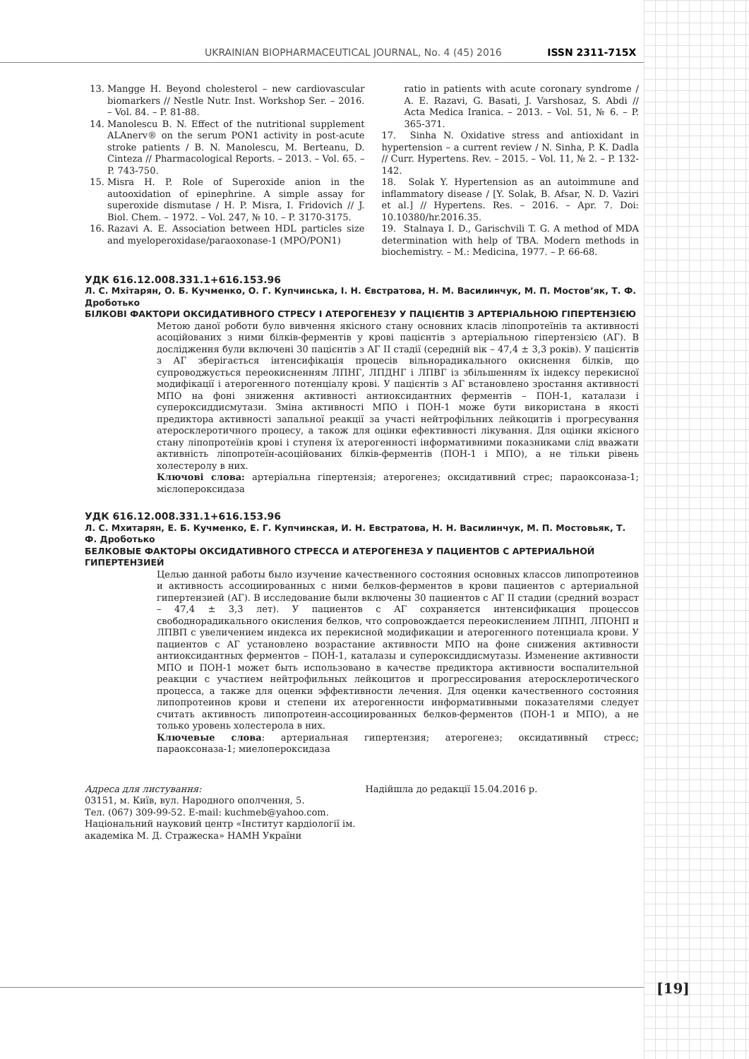UKRAINIAN BIOPHARMACEUTICAL JOURNAL, No. 4 (45) 2016 ISSN 2311-715X
13. Mangge H. Beyond cholesterol – new cardiovascular biomarkers // Nestle Nutr. Inst. Workshop Ser. – 2016. – Vol. 84. – P. 81-88.
14. Manolescu B. N. Effect of the nutritional supplement ALAnerv® on the serum PON1 activity in post-acute stroke patients / B. N. Manolescu, M. Berteanu, D. Cinteza // Pharmacological Reports. – 2013. – Vol. 65. – P. 743-750.
15. Misra H. P. Role of Superoxide anion in the autooxidation of epinephrine. A simple assay for superoxide dismutase / H. P. Misra, I. Fridovich // J. Biol. Chem. – 1972. – Vol. 247, № 10. – P. 3170-3175.
16. Razavi A. E. Association between HDL particles size and myeloperoxidase/paraoxonase-1 (MPO/PON1)
ratio in patients with acute coronary syndrome / A. E. Razavi, G. Basati, J. Varshosaz, S. Abdi // Acta Medica Iranica. – 2013. – Vol. 51, № 6. – P. 365-371.
17. Sinha N. Oxidative stress and antioxidant in hypertension – a current review / N. Sinha, P. K. Dadla // Curr. Hypertens. Rev. – 2015. – Vol. 11, № 2. – P. 132-142.
18. Solak Y. Hypertension as an autoimmune and inflammatory disease / [Y. Solak, B. Afsar, N. D. Vaziri et al.] // Hypertens. Res. – 2016. – Apr. 7. Doi: 10.10380/hr.2016.35.
19. Stalnaya I. D., Garischvili T. G. A method of MDA determination with help of TBA. Modern methods in biochemistry. – M.: Medicina, 1977. – P. 66-68.
УДК 616.12.008.331.1+616.153.96
Л. С. Мхітарян, О. Б. Кучменко, О. Г. Купчинська, І. Н. Євстратова, Н. М. Василинчук, М. П. Мостов’як, Т. Ф. Дроботько
БІЛКОВІ ФАКТОРИ ОКСИДАТИВНОГО СТРЕСУ І АТЕРОГЕНЕЗУ У ПАЦІЄНТІВ З АРТЕРІАЛЬНОЮ ГІПЕРТЕНЗІЄЮ
Метою даної роботи було вивчення якісного стану основних класів ліпопротеїнів та активності асоційованих з ними білків-ферментів у крові пацієнтів з артеріальною гіпертензією (АГ). В дослідження були включені 30 пацієнтів з АГ ІІ стадії (середній вік – 47,4 ± 3,3 років). У пацієнтів з АГ зберігається інтенсифікація процесів вільнорадикального окиснення білків, що супроводжується переокисненням ЛПНГ, ЛПДНГ і ЛПВГ із збільшенням їх індексу перекисної модифікації і атерогенного потенціалу крові. У пацієнтів з АГ встановлено зростання активності МПО на фоні зниження активності антиоксидантних ферментів – ПОН-1, каталази і супероксиддисмутази. Зміна активності МПО і ПОН-1 може бути використана в якості предиктора активності запальної реакції за участі нейтрофільних лейкоцитів і прогресування атеросклеротичного процесу, а також для оцінки ефективності лікування. Для оцінки якісного стану ліпопротеїнів крові і ступеня їх атерогенності інформативними показниками слід вважати активність ліпопротеїн-асоційованих білків-ферментів (ПОН-1 і МПО), а не тільки рівень холестеролу в них.
Ключові слова: артеріальна гіпертензія; атерогенез; оксидативний стрес; параоксоназа-1; мієлопероксидаза
УДК 616.12.008.331.1+616.153.96
Л. С. Мхитарян, Е. Б. Кучменко, Е. Г. Купчинская, И. Н. Евстратова, Н. Н. Василинчук, М. П. Мостовьяк, Т. Ф. Дроботько
БЕЛКОВЫЕ ФАКТОРЫ ОКСИДАТИВНОГО СТРЕССА И АТЕРОГЕНЕЗА У ПАЦИЕНТОВ С АРТЕРИАЛЬНОЙ ГИПЕРТЕНЗИЕЙ
Целью данной работы было изучение качественного состояния основных классов липопротеинов и активность ассоциированных с ними белков-ферментов в крови пациентов с артериальной гипертензией (АГ). В исследование были включены 30 пациентов с АГ ІІ стадии (средний возраст – 47,4 ± 3,3 лет). У пациентов с АГ сохраняется интенсификация процессов свободнорадикального окисления белков, что сопровождается переокислением ЛПНП, ЛПОНП и ЛПВП с увеличением индекса их перекисной модификации и атерогенного потенциала крови. У пациентов с АГ установлено возрастание активности МПО на фоне снижения активности антиоксидантных ферментов – ПОН-1, каталазы и супероксиддисмутазы. Изменение активности МПО и ПОН-1 может быть использовано в качестве предиктора активности воспалительной реакции с участием нейтрофильных лейкоцитов и прогрессирования атеросклеротического процесса, а также для оценки эффективности лечения. Для оценки качественного состояния липопротеинов крови и степени их атерогенности информативными показателями следует считать активность липопротеин-ассоциированных белков-ферментов (ПОН-1 и МПО), а не только уровень холестерола в них.
Ключевые слова: артериальная гипертензия; атерогенез; оксидативный стресс; параоксоназа-1; миелопероксидаза
Адреса для листування:
03151, м. Київ, вул. Народного ополчення, 5.
Тел. (067) 309-99-52. E-mail: kuchmeb@yahoo.com.
Національний науковий центр «Інститут кардіології ім. академіка М. Д. Стражеска» НАМН України
Надійшла до редакції 15.04.2016 р.
[19]